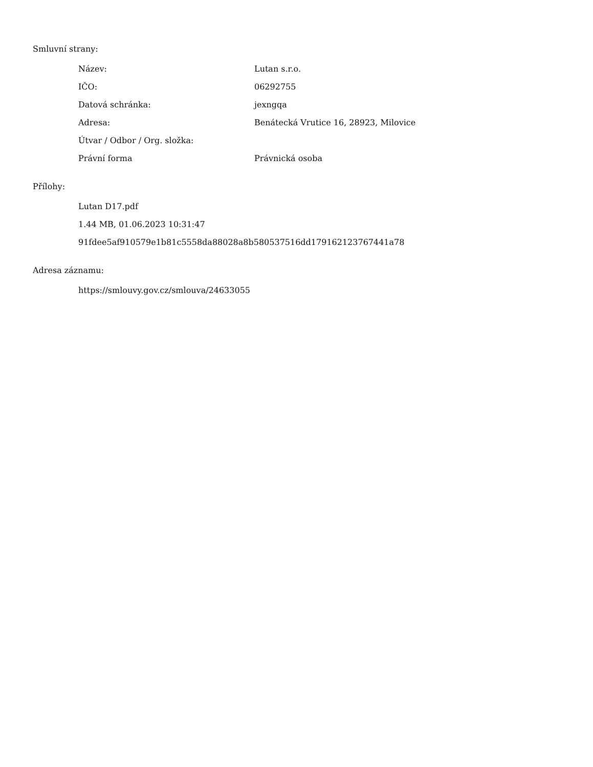Smluvní strany:
| Název: | Lutan s.r.o. |
| IČO: | 06292755 |
| Datová schránka: | jexngqa |
| Adresa: | Benátecká Vrutice 16, 28923, Milovice |
| Útvar / Odbor / Org. složka: | |
| Právní forma | Právnická osoba |
Přílohy:
Lutan D17.pdf
1.44 MB, 01.06.2023 10:31:47
91fdee5af910579e1b81c5558da88028a8b580537516dd179162123767441a78
Adresa záznamu:
https://smlouvy.gov.cz/smlouva/24633055